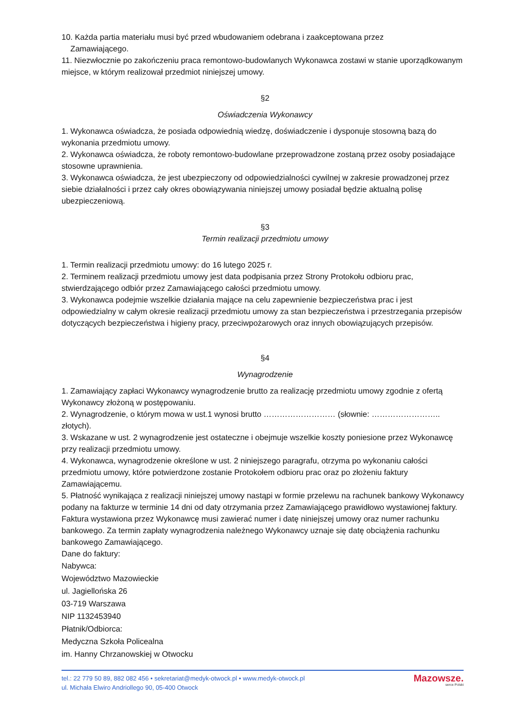10. Każda partia materiału musi być przed wbudowaniem odebrana i zaakceptowana przez
Zamawiającego.
11. Niezwłocznie po zakończeniu praca remontowo-budowlanych Wykonawca zostawi w stanie uporządkowanym miejsce, w którym realizował przedmiot niniejszej umowy.
§2
Oświadczenia Wykonawcy
1. Wykonawca oświadcza, że posiada odpowiednią wiedzę, doświadczenie i dysponuje stosowną bazą do wykonania przedmiotu umowy.
2. Wykonawca oświadcza, że roboty remontowo-budowlane przeprowadzone zostaną przez osoby posiadające stosowne uprawnienia.
3. Wykonawca oświadcza, że jest ubezpieczony od odpowiedzialności cywilnej w zakresie prowadzonej przez siebie działalności i przez cały okres obowiązywania niniejszej umowy posiadał będzie aktualną polisę ubezpieczeniową.
§3
Termin realizacji przedmiotu umowy
1. Termin realizacji przedmiotu umowy: do 16 lutego 2025 r.
2. Terminem realizacji przedmiotu umowy jest data podpisania przez Strony Protokołu odbioru prac, stwierdzającego odbiór przez Zamawiającego całości przedmiotu umowy.
3. Wykonawca podejmie wszelkie działania mające na celu zapewnienie bezpieczeństwa prac i jest odpowiedzialny w całym okresie realizacji przedmiotu umowy za stan bezpieczeństwa i przestrzegania przepisów dotyczących bezpieczeństwa i higieny pracy, przeciwpożarowych oraz innych obowiązujących przepisów.
§4
Wynagrodzenie
1. Zamawiający zapłaci Wykonawcy wynagrodzenie brutto za realizację przedmiotu umowy zgodnie z ofertą Wykonawcy złożoną w postępowaniu.
2. Wynagrodzenie, o którym mowa w ust.1 wynosi brutto ……………………… (słownie: …………………….. złotych).
3. Wskazane w ust. 2 wynagrodzenie jest ostateczne i obejmuje wszelkie koszty poniesione przez Wykonawcę przy realizacji przedmiotu umowy.
4. Wykonawca, wynagrodzenie określone w ust. 2 niniejszego paragrafu, otrzyma po wykonaniu całości przedmiotu umowy, które potwierdzone zostanie Protokołem odbioru prac oraz po złożeniu faktury Zamawiającemu.
5. Płatność wynikająca z realizacji niniejszej umowy nastąpi w formie przelewu na rachunek bankowy Wykonawcy podany na fakturze w terminie 14 dni od daty otrzymania przez Zamawiającego prawidłowo wystawionej faktury. Faktura wystawiona przez Wykonawcę musi zawierać numer i datę niniejszej umowy oraz numer rachunku bankowego. Za termin zapłaty wynagrodzenia należnego Wykonawcy uznaje się datę obciążenia rachunku bankowego Zamawiającego.
Dane do faktury:
Nabywca:
Województwo Mazowieckie
ul. Jagiellońska 26
03-719 Warszawa
NIP 1132453940
Płatnik/Odbiorca:
Medyczna Szkoła Policealna
im. Hanny Chrzanowskiej w Otwocku
tel.: 22 779 50 89, 882 082 456 • sekretariat@medyk-otwock.pl • www.medyk-otwock.pl
ul. Michała Elwiro Andriollego 90, 05-400 Otwock
Mazowsze.
serce Polski